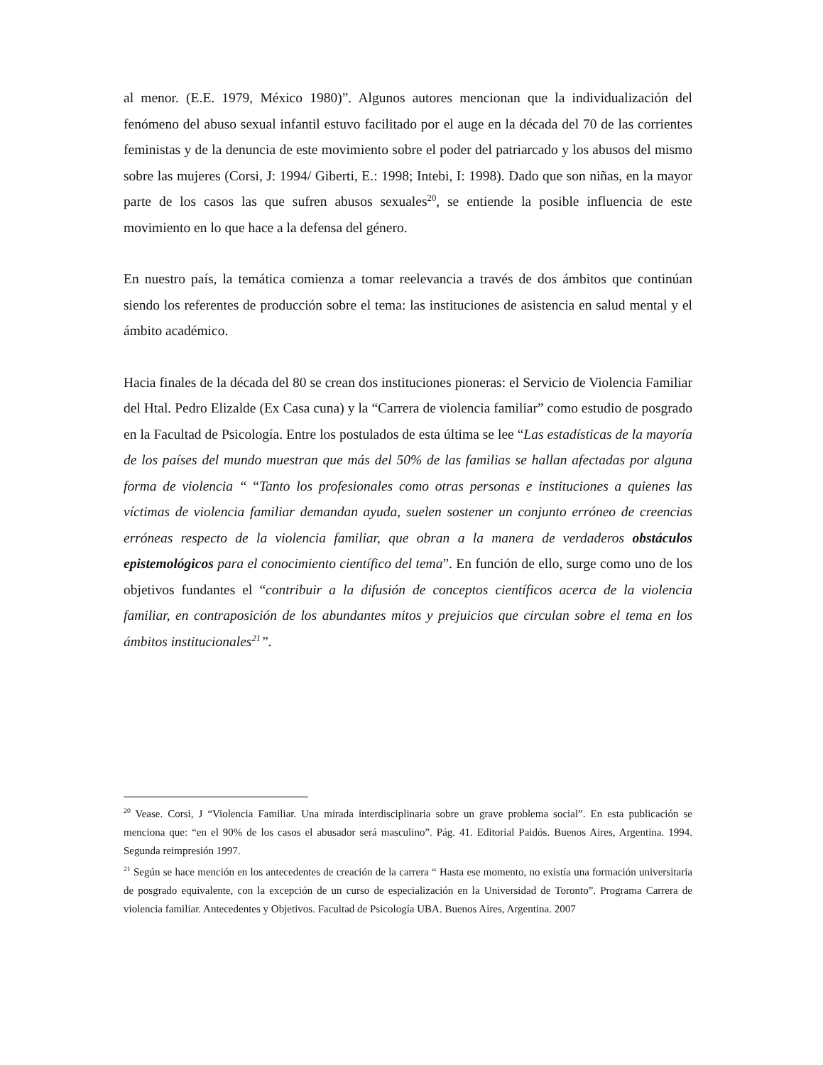al menor. (E.E. 1979, México 1980)”. Algunos autores mencionan que la individualización del fenómeno del abuso sexual infantil estuvo facilitado por el auge en la década del 70 de las corrientes feministas y de la denuncia de este movimiento sobre el poder del patriarcado y los abusos del mismo sobre las mujeres (Corsi, J: 1994/ Giberti, E.: 1998; Intebi, I: 1998). Dado que son niñas, en la mayor parte de los casos las que sufren abusos sexuales<sup>20</sup>, se entiende la posible influencia de este movimiento en lo que hace a la defensa del género.
En nuestro país, la temática comienza a tomar reelevancia a través de dos ámbitos que continúan siendo los referentes de producción sobre el tema: las instituciones de asistencia en salud mental y el ámbito académico.
Hacia finales de la década del 80 se crean dos instituciones pioneras: el Servicio de Violencia Familiar del Htal. Pedro Elizalde (Ex Casa cuna) y la “Carrera de violencia familiar” como estudio de posgrado en la Facultad de Psicología. Entre los postulados de esta última se lee “Las estadísticas de la mayoría de los países del mundo muestran que más del 50% de las familias se hallan afectadas por alguna forma de violencia “ “Tanto los profesionales como otras personas e instituciones a quienes las víctimas de violencia familiar demandan ayuda, suelen sostener un conjunto erróneo de creencias erróneas respecto de la violencia familiar, que obran a la manera de verdaderos obstáculos epistemológicos para el conocimiento científico del tema”. En función de ello, surge como uno de los objetivos fundantes el “contribuir a la difusión de conceptos científicos acerca de la violencia familiar, en contraposición de los abundantes mitos y prejuicios que circulan sobre el tema en los ámbitos institucionales<sup>21</sup>”.
<sup>20</sup> Vease. Corsi, J “Violencia Familiar. Una mirada interdisciplinaria sobre un grave problema social”. En esta publicación se menciona que: “en el 90% de los casos el abusador será masculino”. Pág. 41. Editorial Paidós. Buenos Aires, Argentina. 1994. Segunda reimpresión 1997.
<sup>21</sup> Según se hace mención en los antecedentes de creación de la carrera “ Hasta ese momento, no existía una formación universitaria de posgrado equivalente, con la excepción de un curso de especialización en la Universidad de Toronto”. Programa Carrera de violencia familiar. Antecedentes y Objetivos. Facultad de Psicología UBA. Buenos Aires, Argentina. 2007